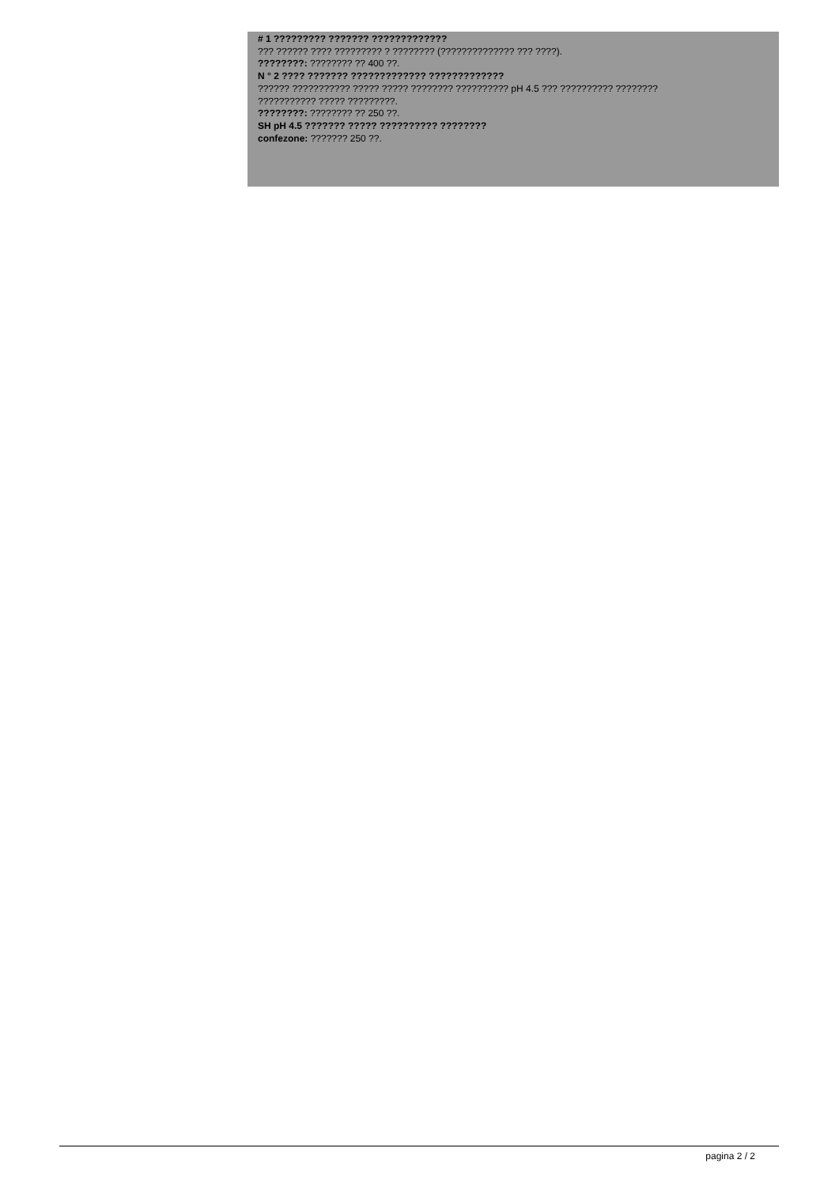# 1 ????????? ??????? ?????????????
??? ?????? ???? ????????? ? ???????? (?????????????? ??? ????).
????????: ???????? ?? 400 ??.
N ° 2 ???? ??????? ????????????? ?????????????
?????? ??????????? ????? ????? ???????? ?????????? pH 4.5 ??? ?????????? ????????
??????????? ????? ?????????.
????????: ???????? ?? 250 ??.
SH pH 4.5 ??????? ????? ?????????? ????????
confezone: ??????? 250 ??.
pagina 2 / 2